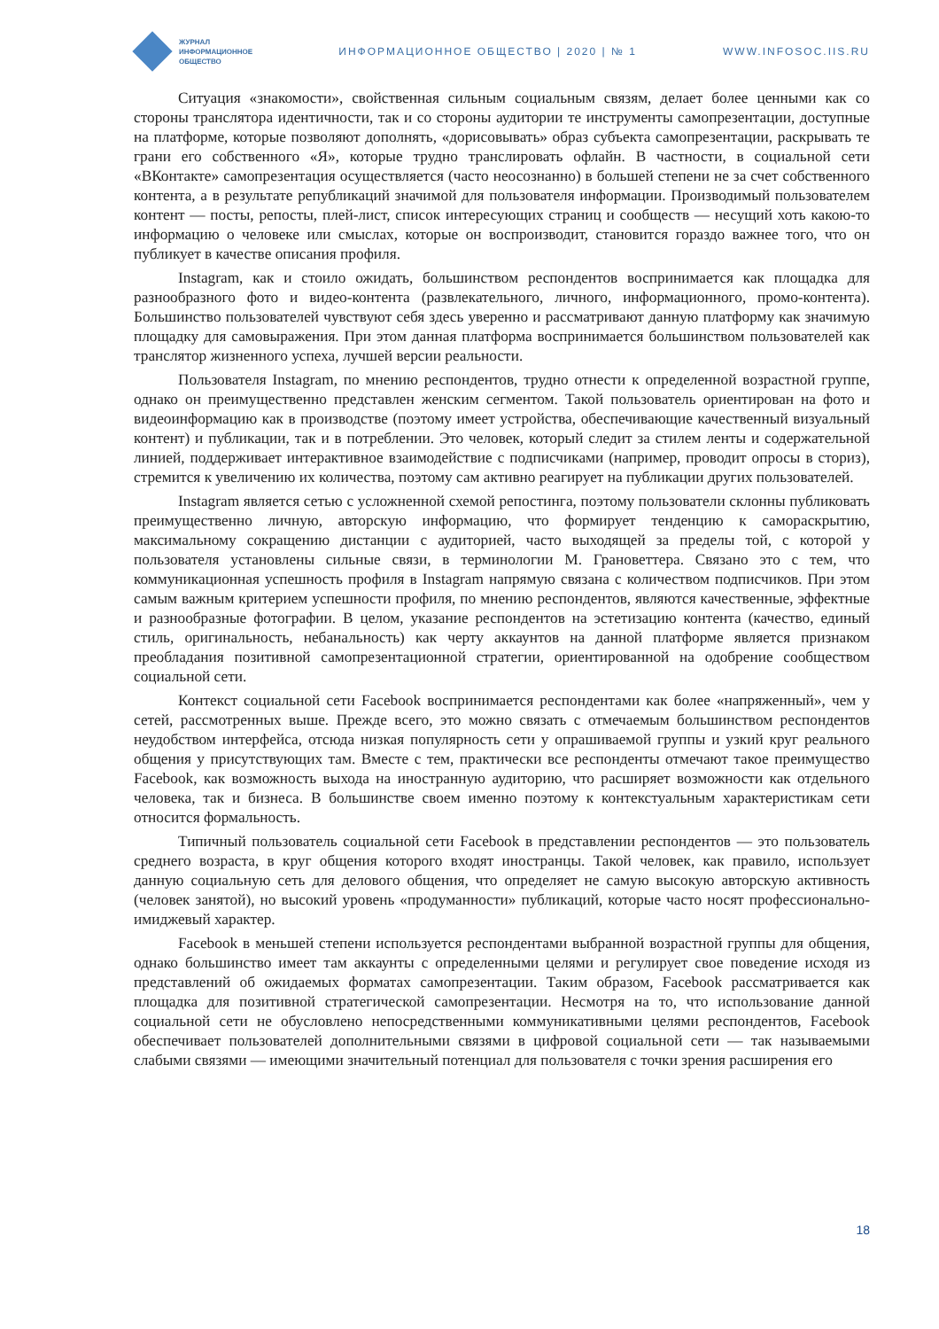ЖУРНАЛ
ИНФОРМАЦИОННОЕ
ОБЩЕСТВО
ИНФОРМАЦИОННОЕ ОБЩЕСТВО | 2020 | № 1
WWW.INFOSOC.IIS.RU
Ситуация «знакомости», свойственная сильным социальным связям, делает более ценными как со стороны транслятора идентичности, так и со стороны аудитории те инструменты самопрезентации, доступные на платформе, которые позволяют дополнять, «дорисовывать» образ субъекта самопрезентации, раскрывать те грани его собственного «Я», которые трудно транслировать офлайн. В частности, в социальной сети «ВКонтакте» самопрезентация осуществляется (часто неосознанно) в большей степени не за счет собственного контента, а в результате републикаций значимой для пользователя информации. Производимый пользователем контент — посты, репосты, плей-лист, список интересующих страниц и сообществ — несущий хоть какою-то информацию о человеке или смыслах, которые он воспроизводит, становится гораздо важнее того, что он публикует в качестве описания профиля.
Instagram, как и стоило ожидать, большинством респондентов воспринимается как площадка для разнообразного фото и видео-контента (развлекательного, личного, информационного, промо-контента). Большинство пользователей чувствуют себя здесь уверенно и рассматривают данную платформу как значимую площадку для самовыражения. При этом данная платформа воспринимается большинством пользователей как транслятор жизненного успеха, лучшей версии реальности.
Пользователя Instagram, по мнению респондентов, трудно отнести к определенной возрастной группе, однако он преимущественно представлен женским сегментом. Такой пользователь ориентирован на фото и видеоинформацию как в производстве (поэтому имеет устройства, обеспечивающие качественный визуальный контент) и публикации, так и в потреблении. Это человек, который следит за стилем ленты и содержательной линией, поддерживает интерактивное взаимодействие с подписчиками (например, проводит опросы в сториз), стремится к увеличению их количества, поэтому сам активно реагирует на публикации других пользователей.
Instagram является сетью с усложненной схемой репостинга, поэтому пользователи склонны публиковать преимущественно личную, авторскую информацию, что формирует тенденцию к самораскрытию, максимальному сокращению дистанции с аудиторией, часто выходящей за пределы той, с которой у пользователя установлены сильные связи, в терминологии М. Грановеттера. Связано это с тем, что коммуникационная успешность профиля в Instagram напрямую связана с количеством подписчиков. При этом самым важным критерием успешности профиля, по мнению респондентов, являются качественные, эффектные и разнообразные фотографии. В целом, указание респондентов на эстетизацию контента (качество, единый стиль, оригинальность, небанальность) как черту аккаунтов на данной платформе является признаком преобладания позитивной самопрезентационной стратегии, ориентированной на одобрение сообществом социальной сети.
Контекст социальной сети Facebook воспринимается респондентами как более «напряженный», чем у сетей, рассмотренных выше. Прежде всего, это можно связать с отмечаемым большинством респондентов неудобством интерфейса, отсюда низкая популярность сети у опрашиваемой группы и узкий круг реального общения у присутствующих там. Вместе с тем, практически все респонденты отмечают такое преимущество Facebook, как возможность выхода на иностранную аудиторию, что расширяет возможности как отдельного человека, так и бизнеса. В большинстве своем именно поэтому к контекстуальным характеристикам сети относится формальность.
Типичный пользователь социальной сети Facebook в представлении респондентов — это пользователь среднего возраста, в круг общения которого входят иностранцы. Такой человек, как правило, использует данную социальную сеть для делового общения, что определяет не самую высокую авторскую активность (человек занятой), но высокий уровень «продуманности» публикаций, которые часто носят профессионально-имиджевый характер.
Facebook в меньшей степени используется респондентами выбранной возрастной группы для общения, однако большинство имеет там аккаунты с определенными целями и регулирует свое поведение исходя из представлений об ожидаемых форматах самопрезентации. Таким образом, Facebook рассматривается как площадка для позитивной стратегической самопрезентации. Несмотря на то, что использование данной социальной сети не обусловлено непосредственными коммуникативными целями респондентов, Facebook обеспечивает пользователей дополнительными связями в цифровой социальной сети — так называемыми слабыми связями — имеющими значительный потенциал для пользователя с точки зрения расширения его
18